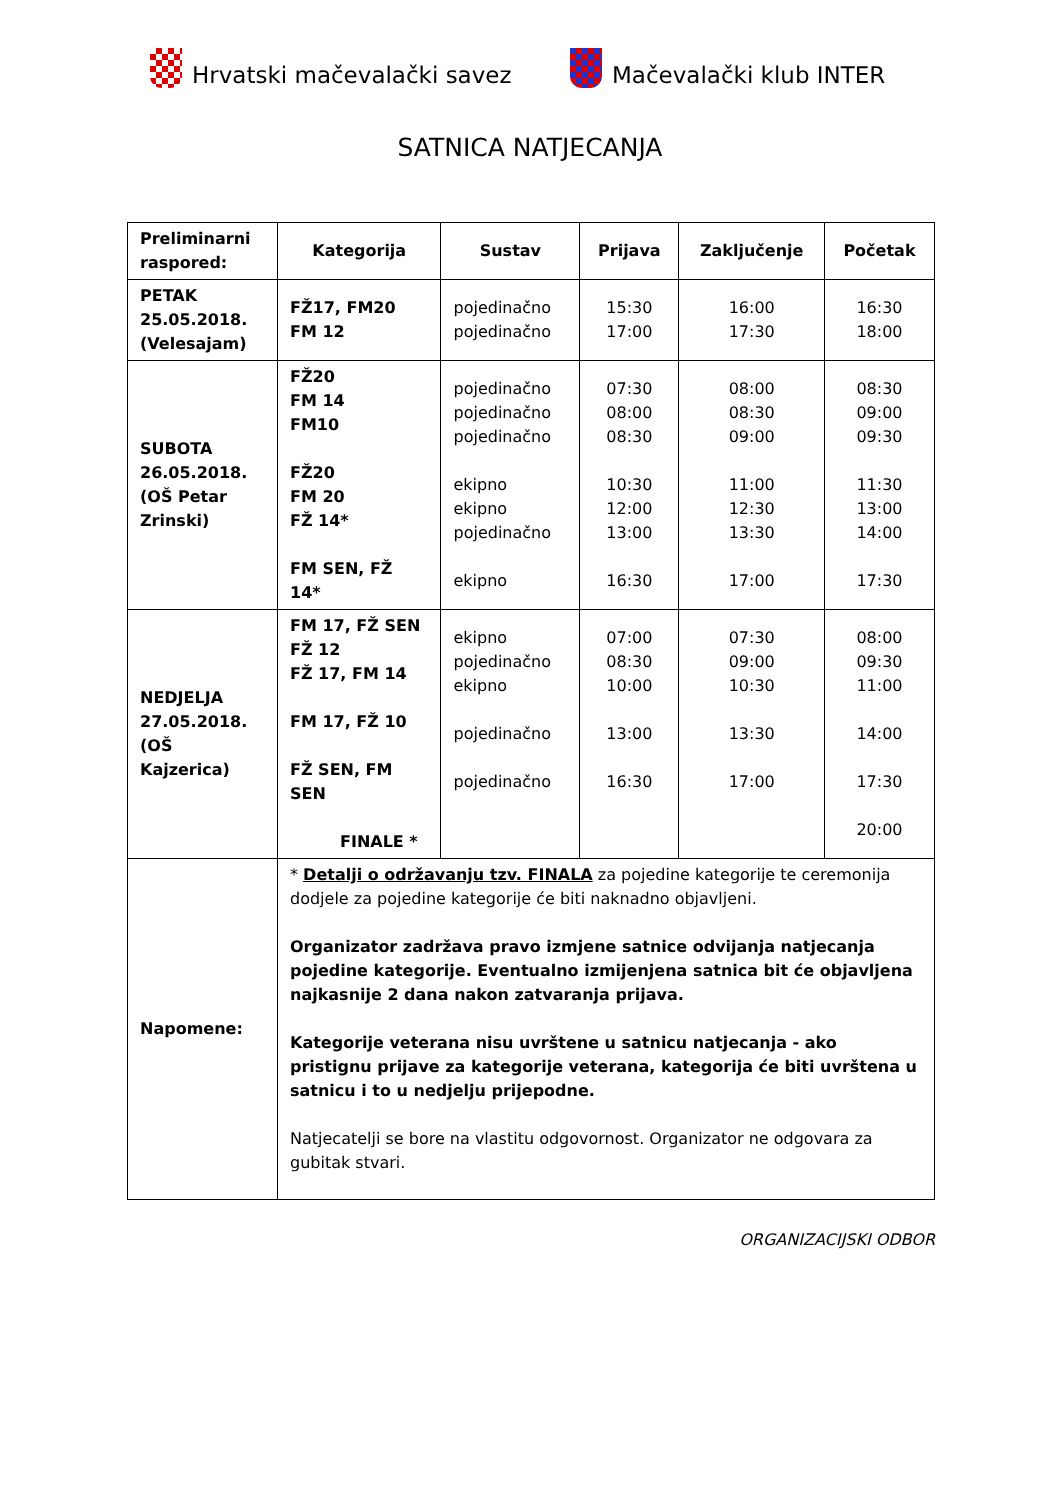Hrvatski mačevalački savez Mačevalački klub INTER
SATNICA NATJECANJA
| Preliminarni raspored: | Kategorija | Sustav | Prijava | Zaključenje | Početak |
| --- | --- | --- | --- | --- | --- |
| PETAK 25.05.2018. (Velesajam) | FŽ17, FM20 FM 12 | pojedinačno pojedinačno | 15:30 17:00 | 16:00 17:30 | 16:30 18:00 |
| SUBOTA 26.05.2018. (OŠ Petar Zrinski) | FŽ20 FM 14 FM10 FŽ20 FM 20 FŽ 14* FM SEN, FŽ 14* | pojedinačno pojedinačno pojedinačno ekipno ekipno pojedinačno ekipno | 07:30 08:00 08:30 10:30 12:00 13:00 16:30 | 08:00 08:30 09:00 11:00 12:30 13:30 17:00 | 08:30 09:00 09:30 11:30 13:00 14:00 17:30 |
| NEDJELJA 27.05.2018. (OŠ Kajzerica) | FM 17, FŽ SEN FŽ 12 FŽ 17, FM 14 FM 17, FŽ 10 FŽ SEN, FM SEN FINALE * | ekipno pojedinačno ekipno pojedinačno pojedinačno | 07:00 08:30 10:00 13:00 16:30 | 07:30 09:00 10:30 13:30 17:00 | 08:00 09:30 11:00 14:00 17:30 20:00 |
| Napomene: | * Detalji o održavanju tzv. FINALA za pojedine kategorije te ceremonija dodjele za pojedine kategorije će biti naknadno objavljeni. Organizator zadržava pravo izmjene satnice odvijanja natjecanja pojedine kategorije. Eventualno izmijenjena satnica bit će objavljena najkasnije 2 dana nakon zatvaranja prijava. Kategorije veterana nisu uvrštene u satnicu natjecanja - ako pristignu prijave za kategorije veterana, kategorija će biti uvrštena u satnicu i to u nedjelju prijepodne. Natjecatelji se bore na vlastitu odgovornost. Organizator ne odgovara za gubitak stvari. | | | | |
ORGANIZACIJSKI ODBOR